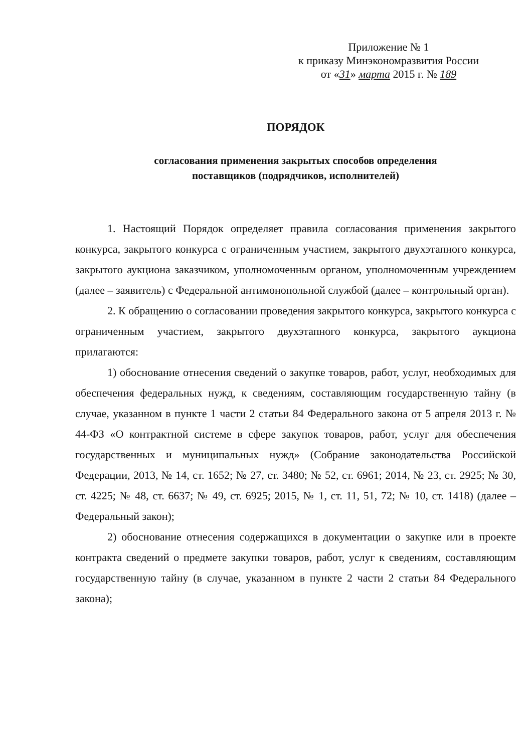Приложение № 1
к приказу Минэкономразвития России
от «31» марта 2015 г. № 189
ПОРЯДОК
согласования применения закрытых способов определения
поставщиков (подрядчиков, исполнителей)
1. Настоящий Порядок определяет правила согласования применения закрытого конкурса, закрытого конкурса с ограниченным участием, закрытого двухэтапного конкурса, закрытого аукциона заказчиком, уполномоченным органом, уполномоченным учреждением (далее – заявитель) с Федеральной антимонопольной службой (далее – контрольный орган).
2. К обращению о согласовании проведения закрытого конкурса, закрытого конкурса с ограниченным участием, закрытого двухэтапного конкурса, закрытого аукциона прилагаются:
1) обоснование отнесения сведений о закупке товаров, работ, услуг, необходимых для обеспечения федеральных нужд, к сведениям, составляющим государственную тайну (в случае, указанном в пункте 1 части 2 статьи 84 Федерального закона от 5 апреля 2013 г. № 44-ФЗ «О контрактной системе в сфере закупок товаров, работ, услуг для обеспечения государственных и муниципальных нужд» (Собрание законодательства Российской Федерации, 2013, № 14, ст. 1652; № 27, ст. 3480; № 52, ст. 6961; 2014, № 23, ст. 2925; № 30, ст. 4225; № 48, ст. 6637; № 49, ст. 6925; 2015, № 1, ст. 11, 51, 72; № 10, ст. 1418) (далее – Федеральный закон);
2) обоснование отнесения содержащихся в документации о закупке или в проекте контракта сведений о предмете закупки товаров, работ, услуг к сведениям, составляющим государственную тайну (в случае, указанном в пункте 2 части 2 статьи 84 Федерального закона);